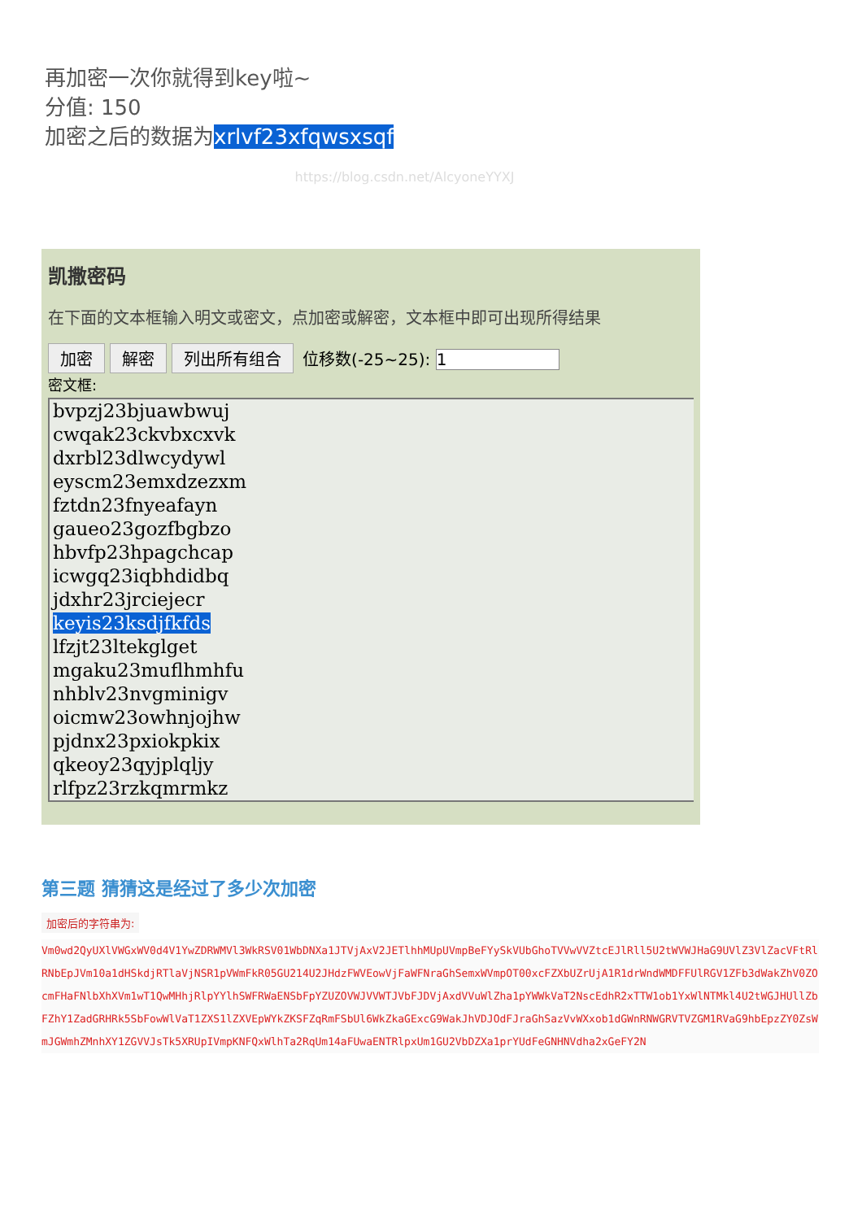再加密一次你就得到key啦~
分值: 150
加密之后的数据为xrlvf23xfqwsxsqf
https://blog.csdn.net/AlcyoneYYXJ
凯撒密码
在下面的文本框输入明文或密文，点加密或解密，文本框中即可出现所得结果
加密 解密 列出所有组合 位移数(-25~25): 1
密文框:
bvpzj23bjuawbwuj
cwqak23ckvbxcxvk
dxrbl23dlwcydywl
eyscm23emxdzezxm
fztdn23fnyeafayn
gaueo23gozfbgbzo
hbvfp23hpagchcap
icwgq23iqbhdidbq
jdxhr23jrciejecr
keyis23ksdjfkfds
lfzjt23ltekglget
mgaku23muflhmhfu
nhblv23nvgminigv
oicmw23owhnjojhw
pjdnx23pxiokpkix
qkeoy23qyjplqljy
rlfpz23rzkqmrmkz
第三题 猜猜这是经过了多少次加密
加密后的字符串为:
Vm0wd2QyUXlVWGxWV0d4V1YwZDRWMVl3WkRSV01WbDNXa1JTVjAxV2JETlhhMUpUVmpBeFYySkVUbGhoTVVwVVZtcEJlRll5U2tWVWJHaG9UVlZ3VlZacVFtRlRNbEpJVm10a1dHSkdjRTlaVjNSR1pVWmFkR05GU214U2JHdzFWVEowVjFaWFNraGhSemxWVmpOT00xcFZXbUZrUjA1R1drWndWMDFFUlRGV1ZFb3dWakZhV0ZOcmFHaFNlbXhXVm1wT1QwMHhjRlpYYlhSWFRWaENSbFpYZUZOVWJVVWTJVbFJDVjAxdVVuWlZha1pYWWkVaT2NscEdhR2xTTW1ob1YxWlNTMkl4U2tWGJHUllZbFZhY1ZadGRHRk5SbFowWlVaT1ZXS1lZXVEpWYkZKSFZqRmFSbUl6WkZkaGExcG9WakJhVDJOdFJraGhSazVvWXxob1dGWnRNWGRVTVZGM1RVaG9hbEpzZY0ZsWmJGWmhZMnhXY1ZGVVJsTk5XRUpIVmpKNFQxWlhTa2RqUm14aFUwaENTRlpxUm1GU2VbDZXa1prYUdFeGNHNVdha2xGeFY2N